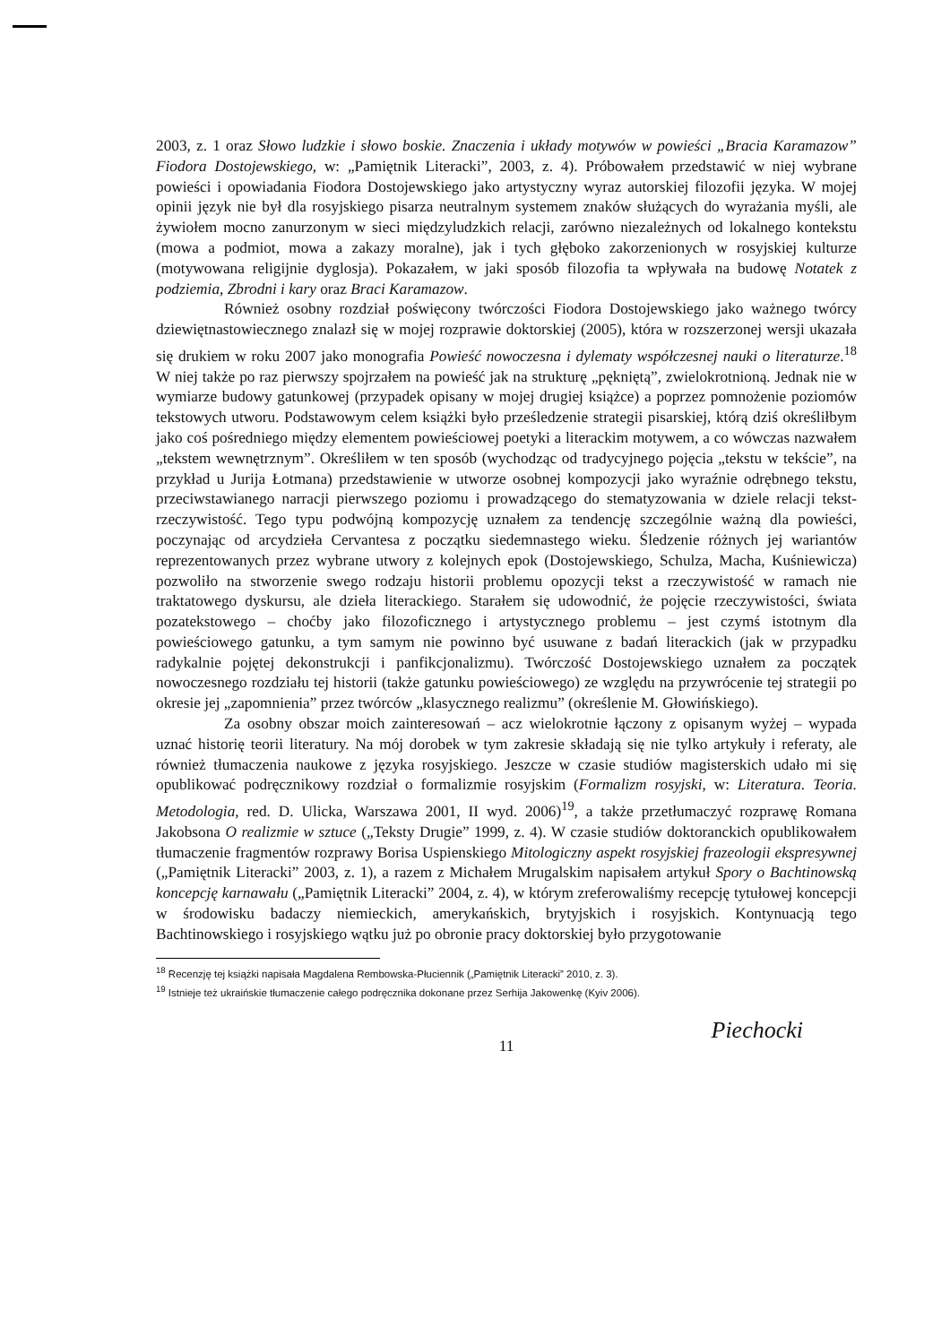2003, z. 1 oraz Słowo ludzkie i słowo boskie. Znaczenia i układy motywów w powieści „Bracia Karamazow” Fiodora Dostojewskiego, w: „Pamiętnik Literacki”, 2003, z. 4). Próbowałem przedstawić w niej wybrane powieści i opowiadania Fiodora Dostojewskiego jako artystyczny wyraz autorskiej filozofii języka. W mojej opinii język nie był dla rosyjskiego pisarza neutralnym systemem znaków służących do wyrażania myśli, ale żywiołem mocno zanurzonym w sieci międzyludzkich relacji, zarówno niezależnych od lokalnego kontekstu (mowa a podmiot, mowa a zakazy moralne), jak i tych głęboko zakorzenionych w rosyjskiej kulturze (motywowana religijnie dyglosja). Pokazałem, w jaki sposób filozofia ta wpływała na budowę Notatek z podziemia, Zbrodni i kary oraz Braci Karamazow.
Również osobny rozdział poświęcony twórczości Fiodora Dostojewskiego jako ważnego twórcy dziewiętnastowiecznego znalazł się w mojej rozprawie doktorskiej (2005), która w rozszerzonej wersji ukazała się drukiem w roku 2007 jako monografia Powieść nowoczesna i dylematy współczesnej nauki o literaturze.<sup>18</sup> W niej także po raz pierwszy spojrzałem na powieść jak na strukturę „pękniętą”, zwielokrotnioną. Jednak nie w wymiarze budowy gatunkowej (przypadek opisany w mojej drugiej książce) a poprzez pomnożenie poziomów tekstowych utworu. Podstawowym celem książki było prześledzenie strategii pisarskiej, którą dziś określiłbym jako coś pośredniego między elementem powieściowej poetyki a literackim motywem, a co wówczas nazwałem „tekstem wewnętrznym”. Określiłem w ten sposób (wychodząc od tradycyjnego pojęcia „tekstu w tekście”, na przykład u Jurija Łotmana) przedstawienie w utworze osobnej kompozycji jako wyraźnie odrębnego tekstu, przeciwstawianego narracji pierwszego poziomu i prowadzącego do stematyzowania w dziele relacji tekst-rzeczywistość. Tego typu podwójną kompozycję uznałem za tendencję szczególnie ważną dla powieści, poczynając od arcydzieła Cervantesa z początku siedemnastego wieku. Śledzenie różnych jej wariantów reprezentowanych przez wybrane utwory z kolejnych epok (Dostojewskiego, Schulza, Macha, Kuśniewicza) pozwoliło na stworzenie swego rodzaju historii problemu opozycji tekst a rzeczywistość w ramach nie traktatowego dyskursu, ale dzieła literackiego. Starałem się udowodnić, że pojęcie rzeczywistości, świata pozatekstowego – choćby jako filozoficznego i artystycznego problemu – jest czymś istotnym dla powieściowego gatunku, a tym samym nie powinno być usuwane z badań literackich (jak w przypadku radykalnie pojętej dekonstrukcji i panfikcjonalizmu). Twórczość Dostojewskiego uznałem za początek nowoczesnego rozdziału tej historii (także gatunku powieściowego) ze względu na przywrócenie tej strategii po okresie jej „zapomnienia” przez twórców „klasycznego realizmu” (określenie M. Głowińskiego).
Za osobny obszar moich zainteresowań – acz wielokrotnie łączony z opisanym wyżej – wypada uznać historię teorii literatury. Na mój dorobek w tym zakresie składają się nie tylko artykuły i referaty, ale również tłumaczenia naukowe z języka rosyjskiego. Jeszcze w czasie studiów magisterskich udało mi się opublikować podręcznikowy rozdział o formalizmie rosyjskim (Formalizm rosyjski, w: Literatura. Teoria. Metodologia, red. D. Ulicka, Warszawa 2001, II wyd. 2006)<sup>19</sup>, a także przetłumaczyć rozprawę Romana Jakobsona O realizmie w sztuce („Teksty Drugie” 1999, z. 4). W czasie studiów doktoranckich opublikowałem tłumaczenie fragmentów rozprawy Borisa Uspienskiego Mitologiczny aspekt rosyjskiej frazeologii ekspresywnej („Pamiętnik Literacki” 2003, z. 1), a razem z Michałem Mrugalskim napisałem artykuł Spory o Bachtinowską koncepcję karnawału („Pamiętnik Literacki” 2004, z. 4), w którym zreferowaliśmy recepcję tytułowej koncepcji w środowisku badaczy niemieckich, amerykańskich, brytyjskich i rosyjskich. Kontynuacją tego Bachtinowskiego i rosyjskiego wątku już po obronie pracy doktorskiej było przygotowanie
<sup>18</sup> Recenzję tej książki napisała Magdalena Rembowska-Płuciennik („Pamiętnik Literacki” 2010, z. 3).
<sup>19</sup> Istnieje też ukraińskie tłumaczenie całego podręcznika dokonane przez Serhija Jakowenkę (Kyiv 2006).
11 Piechocki